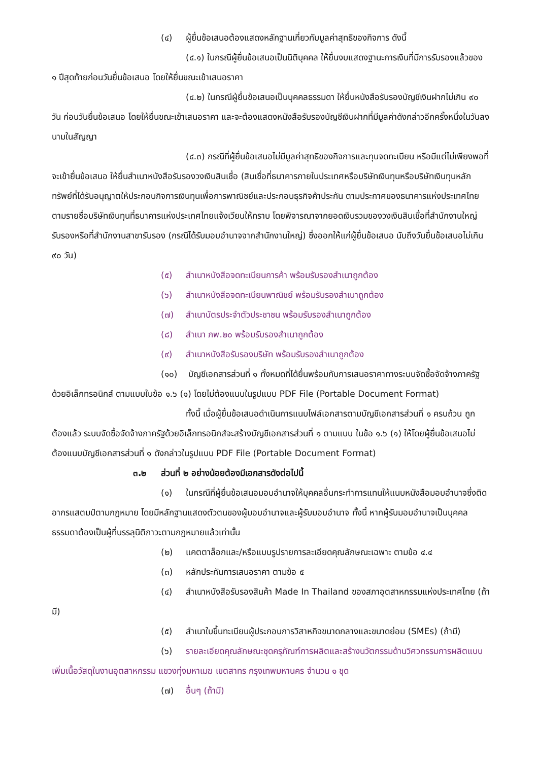(๔) ผู้ยื่นข้อเสนอต้องแสดงหลักฐานเกี่ยวกับมูลค่าสุทธิของกิจการ ดังนี้
(๔.๑) ในกรณีผู้ยื่นข้อเสนอเป็นนิติบุคคล ให้ยื่นงบแสดงฐานะการเงินที่มีการรับรองแล้วของ ๑ ปีสุดท้ายก่อนวันยื่นข้อเสนอ โดยให้ยื่นขณะเข้าเสนอราคา
(๔.๒) ในกรณีผู้ยื่นข้อเสนอเป็นบุคคลธรรมดา ให้ยื่นหนังสือรับรองบัญชีเงินฝากไม่เกิน ๙๐ วัน ก่อนวันยื่นข้อเสนอ โดยให้ยื่นขณะเข้าเสนอราคา และจะต้องแสดงหนังสือรับรองบัญชีเงินฝากที่มีมูลค่าดังกล่าวอีกครั้งหนึ่งในวันลงนามในสัญญา
(๔.๓) กรณีที่ผู้ยื่นข้อเสนอไม่มีมูลค่าสุทธิของกิจการและทุนจดทะเบียน หรือมีแต่ไม่เพียงพอที่จะเข้ายื่นข้อเสนอ ให้ยื่นสำเนาหนังสือรับรองวงเงินสินเชื่อ (สินเชื่อที่ธนาคารภายในประเทศหรือบริษัทเงินทุนหรือบริษัทเงินทุนหลักทรัพย์ที่ได้รับอนุญาตให้ประกอบกิจการเงินทุนเพื่อการพาณิชย์และประกอบธุรกิจค้าประกัน ตามประกาศของธนาคารแห่งประเทศไทย ตามรายชื่อบริษัทเงินทุนที่ธนาคารแห่งประเทศไทยแจ้งเวียนให้ทราบ โดยพิจารณาจากยอดเงินรวมของวงเงินสินเชื่อที่สำนักงานใหญ่รับรองหรือที่สำนักงานสาขารับรอง (กรณีได้รับมอบอำนาจจากสำนักงานใหญ่) ซึ่งออกให้แก่ผู้ยื่นข้อเสนอ นับถึงวันยื่นข้อเสนอไม่เกิน ๙๐ วัน)
(๕) สำเนาหนังสือจดทะเบียนการค้า พร้อมรับรองสำเนาถูกต้อง
(๖) สำเนาหนังสือจดทะเบียนพาณิชย์ พร้อมรับรองสำเนาถูกต้อง
(๗) สำเนาบัตรประจำตัวประชาชน พร้อมรับรองสำเนาถูกต้อง
(๘) สำเนา ภพ.๒๐ พร้อมรับรองสำเนาถูกต้อง
(๙) สำเนาหนังสือรับรองบริษัท พร้อมรับรองสำเนาถูกต้อง
(๑๐) บัญชีเอกสารส่วนที่ ๑ ทั้งหมดที่ได้ยื่นพร้อมกับการเสนอราคาทางระบบจัดซื้อจัดจ้างภาครัฐด้วยอิเล็กทรอนิกส์ ตามแบบในข้อ ๑.๖ (๑) โดยไม่ต้องแนบในรูปแบบ PDF File (Portable Document Format)
ทั้งนี้ เมื่อผู้ยื่นข้อเสนอดำเนินการแนบไฟล์เอกสารตามบัญชีเอกสารส่วนที่ ๑ ครบถ้วน ถูกต้องแล้ว ระบบจัดซื้อจัดจ้างภาครัฐด้วยอิเล็กทรอนิกส์จะสร้างบัญชีเอกสารส่วนที่ ๑ ตามแบบ ในข้อ ๑.๖ (๑) ให้โดยผู้ยื่นข้อเสนอไม่ต้องแนบบัญชีเอกสารส่วนที่ ๑ ดังกล่าวในรูปแบบ PDF File (Portable Document Format)
๓.๒ ส่วนที่ ๒ อย่างน้อยต้องมีเอกสารดังต่อไปนี้
(๑) ในกรณีที่ผู้ยื่นข้อเสนอมอบอำนาจให้บุคคลอื่นกระทำการแทนให้แนบหนังสือมอบอำนาจซึ่งติดอากรแสตมป์ตามกฎหมาย โดยมีหลักฐานแสดงตัวตนของผู้มอบอำนาจและผู้รับมอบอำนาจ ทั้งนี้ หากผู้รับมอบอำนาจเป็นบุคคลธรรมดาต้องเป็นผู้ที่บรรลุนิติภาวะตามกฎหมายแล้วเท่านั้น
(๒) แคตตาล็อกและ/หรือแบบรูปรายการละเอียดคุณลักษณะเฉพาะ ตามข้อ ๔.๔
(๓) หลักประกันการเสนอราคา ตามข้อ ๕
(๔) สำเนาหนังสือรับรองสินค้า Made In Thailand ของสภาอุตสาหกรรมแห่งประเทศไทย (ถ้ามี)
(๕) สำเนาใบขึ้นทะเบียนผู้ประกอบการวิสาหกิจขนาดกลางและขนาดย่อม (SMEs) (ถ้ามี)
(๖) รายละเอียดคุณลักษณะชุดครุภัณฑ์การผลิตและสร้างนวัตกรรมด้านวิศวกรรมการผลิตแบบเพิ่มเนื้อวัสดุในงานอุตสาหกรรม แขวงทุ่งมหาเมฆ เขตสาทร กรุงเทพมหานคร จำนวน ๑ ชุด
(๗) อื่นๆ (ถ้ามี)